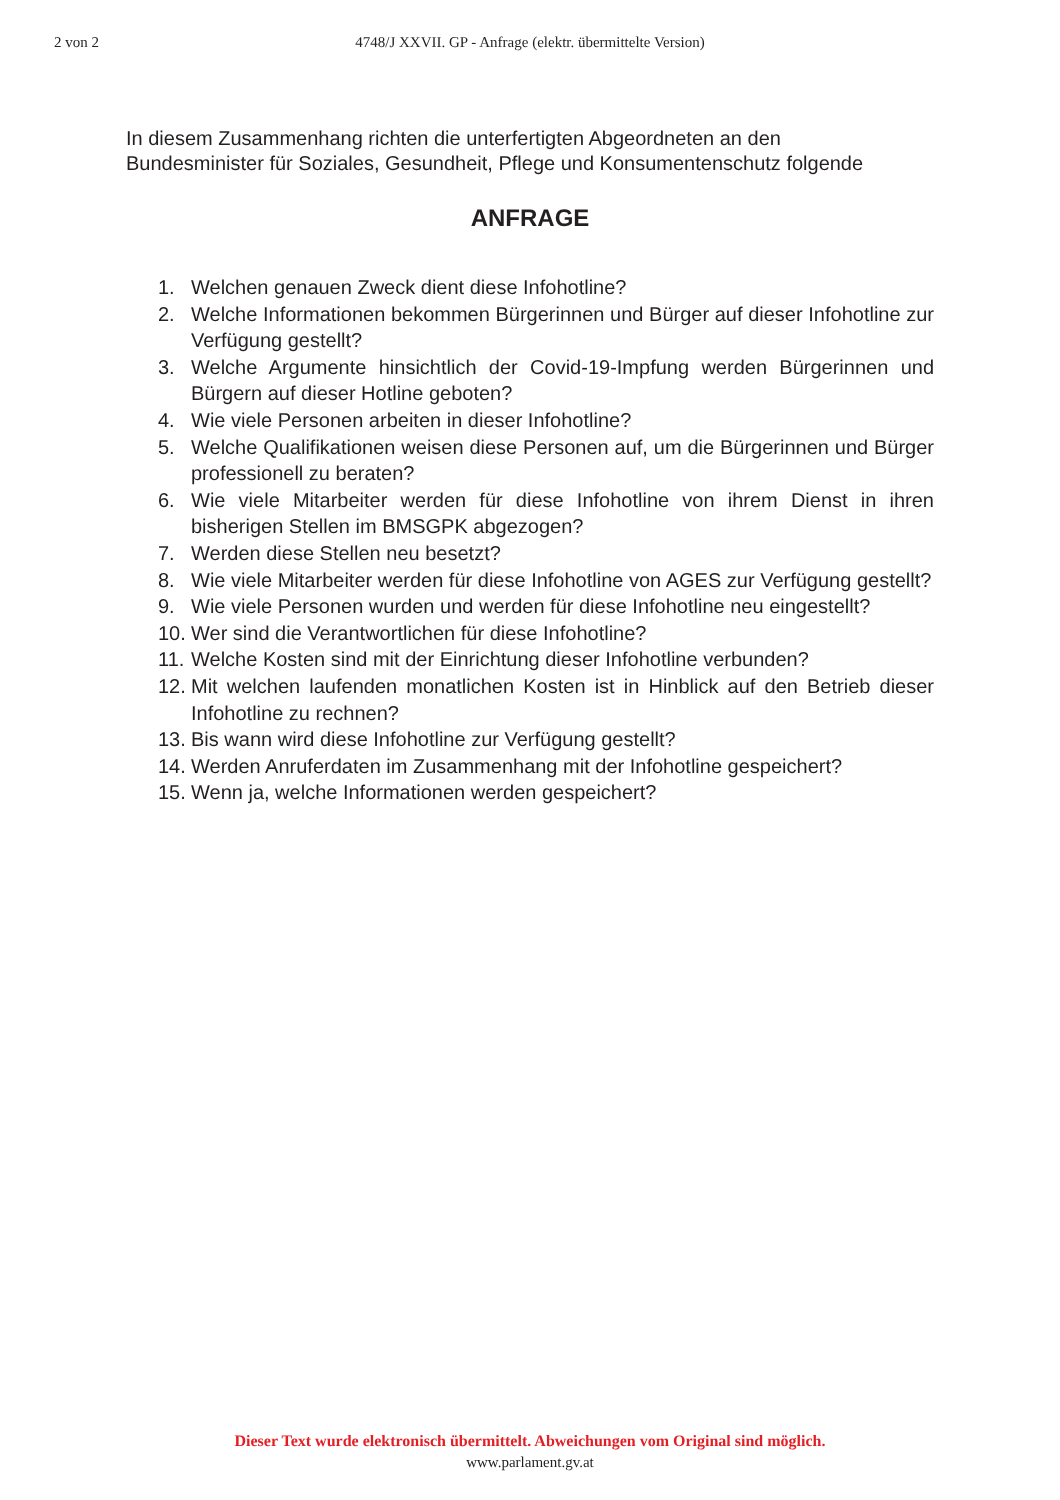2 von 2
4748/J XXVII. GP - Anfrage (elektr. übermittelte Version)
In diesem Zusammenhang richten die unterfertigten Abgeordneten an den
Bundesminister für Soziales, Gesundheit, Pflege und Konsumentenschutz folgende
ANFRAGE
1. Welchen genauen Zweck dient diese Infohotline?
2. Welche Informationen bekommen Bürgerinnen und Bürger auf dieser Infohotline zur Verfügung gestellt?
3. Welche Argumente hinsichtlich der Covid-19-Impfung werden Bürgerinnen und Bürgern auf dieser Hotline geboten?
4. Wie viele Personen arbeiten in dieser Infohotline?
5. Welche Qualifikationen weisen diese Personen auf, um die Bürgerinnen und Bürger professionell zu beraten?
6. Wie viele Mitarbeiter werden für diese Infohotline von ihrem Dienst in ihren bisherigen Stellen im BMSGPK abgezogen?
7. Werden diese Stellen neu besetzt?
8. Wie viele Mitarbeiter werden für diese Infohotline von AGES zur Verfügung gestellt?
9. Wie viele Personen wurden und werden für diese Infohotline neu eingestellt?
10. Wer sind die Verantwortlichen für diese Infohotline?
11. Welche Kosten sind mit der Einrichtung dieser Infohotline verbunden?
12. Mit welchen laufenden monatlichen Kosten ist in Hinblick auf den Betrieb dieser Infohotline zu rechnen?
13. Bis wann wird diese Infohotline zur Verfügung gestellt?
14. Werden Anruferdaten im Zusammenhang mit der Infohotline gespeichert?
15. Wenn ja, welche Informationen werden gespeichert?
Dieser Text wurde elektronisch übermittelt. Abweichungen vom Original sind möglich.
www.parlament.gv.at